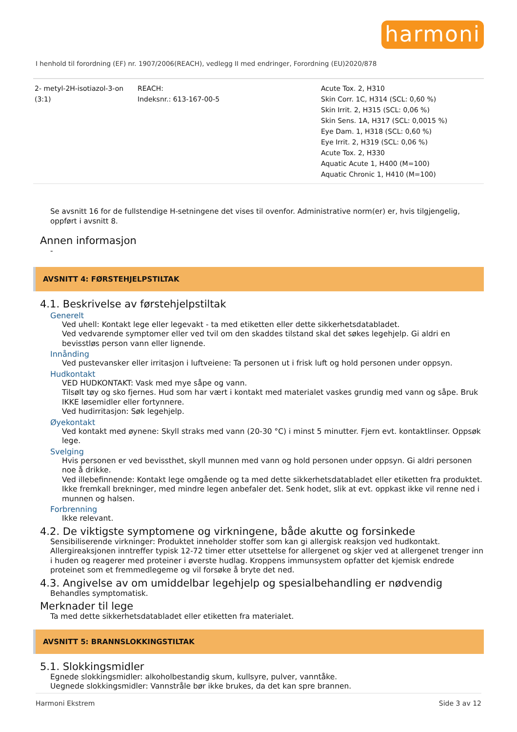harmoni
I henhold til forordning (EF) nr. 1907/2006(REACH), vedlegg II med endringer, Forordning (EU)2020/878
| 2- metyl-2H-isotiazol-3-on (3:1) | REACH: Indeksnr.: 613-167-00-5 | Acute Tox. 2, H310 Skin Corr. 1C, H314 (SCL: 0,60 %) Skin Irrit. 2, H315 (SCL: 0,06 %) Skin Sens. 1A, H317 (SCL: 0,0015 %) Eye Dam. 1, H318 (SCL: 0,60 %) Eye Irrit. 2, H319 (SCL: 0,06 %) Acute Tox. 2, H330 Aquatic Acute 1, H400 (M=100) Aquatic Chronic 1, H410 (M=100) |
Se avsnitt 16 for de fullstendige H-setningene det vises til ovenfor. Administrative norm(er) er, hvis tilgjengelig, oppført i avsnitt 8.
Annen informasjon
-
AVSNITT 4: FØRSTEHJELPSTILTAK
4.1. Beskrivelse av førstehjelpstiltak
Generelt
Ved uhell: Kontakt lege eller legevakt - ta med etiketten eller dette sikkerhetsdatabladet.
Ved vedvarende symptomer eller ved tvil om den skaddes tilstand skal det søkes legehjelp. Gi aldri en bevisstløs person vann eller lignende.
Innånding
Ved pustevansker eller irritasjon i luftveiene: Ta personen ut i frisk luft og hold personen under oppsyn.
Hudkontakt
VED HUDKONTAKT: Vask med mye såpe og vann.
Tilsølt tøy og sko fjernes. Hud som har vært i kontakt med materialet vaskes grundig med vann og såpe. Bruk IKKE løsemidler eller fortynnere.
Ved hudirritasjon: Søk legehjelp.
Øyekontakt
Ved kontakt med øynene: Skyll straks med vann (20-30 °C) i minst 5 minutter. Fjern evt. kontaktlinser. Oppsøk lege.
Svelging
Hvis personen er ved bevissthet, skyll munnen med vann og hold personen under oppsyn. Gi aldri personen noe å drikke.
Ved illebefinnende: Kontakt lege omgående og ta med dette sikkerhetsdatabladet eller etiketten fra produktet.
Ikke fremkall brekninger, med mindre legen anbefaler det. Senk hodet, slik at evt. oppkast ikke vil renne ned i munnen og halsen.
Forbrenning
Ikke relevant.
4.2. De viktigste symptomene og virkningene, både akutte og forsinkede
Sensibiliserende virkninger: Produktet inneholder stoffer som kan gi allergisk reaksjon ved hudkontakt.
Allergireaksjonen inntreffer typisk 12-72 timer etter utsettelse for allergenet og skjer ved at allergenet trenger inn i huden og reagerer med proteiner i øverste hudlag. Kroppens immunsystem opfatter det kjemisk endrede proteinet som et fremmedlegeme og vil forsøke å bryte det ned.
4.3. Angivelse av om umiddelbar legehjelp og spesialbehandling er nødvendig
Behandles symptomatisk.
Merknader til lege
Ta med dette sikkerhetsdatabladet eller etiketten fra materialet.
AVSNITT 5: BRANNSLOKKINGSTILTAK
5.1. Slokkingsmidler
Egnede slokkingsmidler: alkoholbestandig skum, kullsyre, pulver, vanntåke.
Uegnede slokkingsmidler: Vannstråle bør ikke brukes, da det kan spre brannen.
Harmoni Ekstrem Side 3 av 12